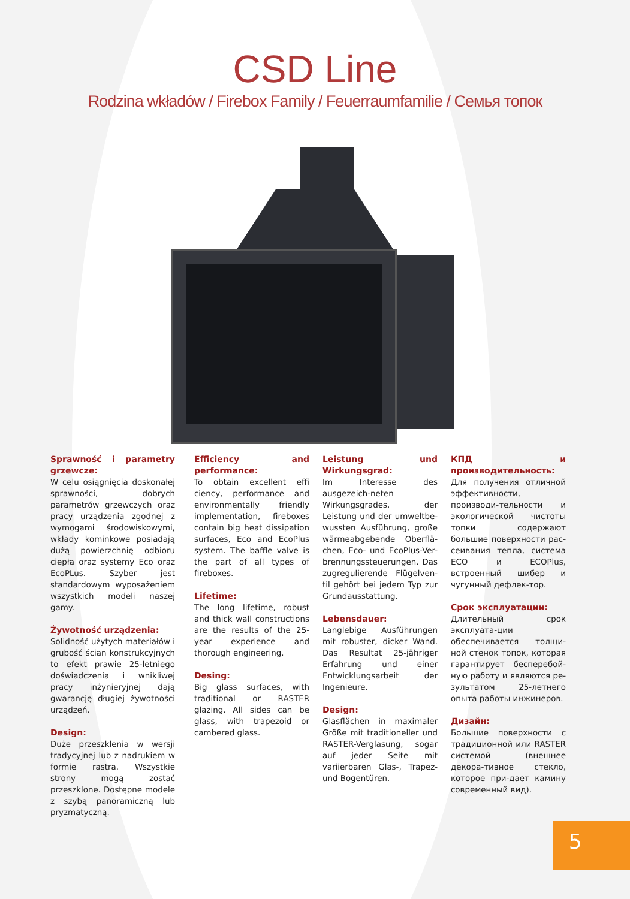CSD Line
Rodzina wkładów / Firebox Family / Feuerraumfamilie / Семья топок
Sprawność i parametry grzewcze:
W celu osiągnięcia doskonałej sprawności, dobrych parametrów grzewczych oraz pracy urządzenia zgodnej z wymogami środowiskowymi, wkłady kominkowe posiadają dużą powierzchnię odbioru ciepła oraz systemy Eco oraz EcoPLus. Szyber jest standardowym wyposażeniem wszystkich modeli naszej gamy.
Żywotność urządzenia:
Solidność użytych materiałów i grubość ścian konstrukcyjnych to efekt prawie 25-letniego doświadczenia i wnikliwej pracy inżynieryjnej dają gwarancję długiej żywotności urządzeń.
Design:
Duże przeszklenia w wersji tradycyjnej lub z nadrukiem w formie rastra. Wszystkie strony mogą zostać przeszklone. Dostępne modele z szybą panoramiczną lub pryzmatyczną.
Efficiency and performance:
To obtain excellent effi ciency, performance and environmentally friendly implementation, fireboxes contain big heat dissipation surfaces, Eco and EcoPlus system. The baffle valve is the part of all types of fireboxes.
Lifetime:
The long lifetime, robust and thick wall constructions are the results of the 25-year experience and thorough engineering.
Desing:
Big glass surfaces, with traditional or RASTER glazing. All sides can be glass, with trapezoid or cambered glass.
Leistung und Wirkungsgrad:
Im Interesse des ausgezeich-neten Wirkungsgrades, der Leistung und der umweltbe-wussten Ausführung, große wärmeabgebende Oberflä-chen, Eco- und EcoPlus-Ver-brennungssteuerungen. Das zugregulierende Flügelven-til gehört bei jedem Typ zur Grundausstattung.
Lebensdauer:
Langlebige Ausführungen mit robuster, dicker Wand. Das Resultat 25-jähriger Erfahrung und einer Entwicklungsarbeit der Ingenieure.
Design:
Glasflächen in maximaler Größe mit traditioneller und RASTER-Verglasung, sogar auf jeder Seite mit variierbaren Glas-, Trapez- und Bogentüren.
КПД и производительность:
Для получения отличной эффективности, производи-тельности и экологической чистоты топки содержают большие поверхности рас-сеивания тепла, система ECO и ECOPlus, встроенный шибер и чугунный дефлек-тор.
Срок эксплуатации:
Длительный срок эксплуата-ции обеспечивается толщи-ной стенок топок, которая гарантирует бесперебой-ную работу и являются ре-зультатом 25-летнего опыта работы инжинеров.
Дизайн:
Большие поверхности с традиционной или RASTER системой (внешнее декора-тивное стекло, которое при-дает камину современный вид).
5